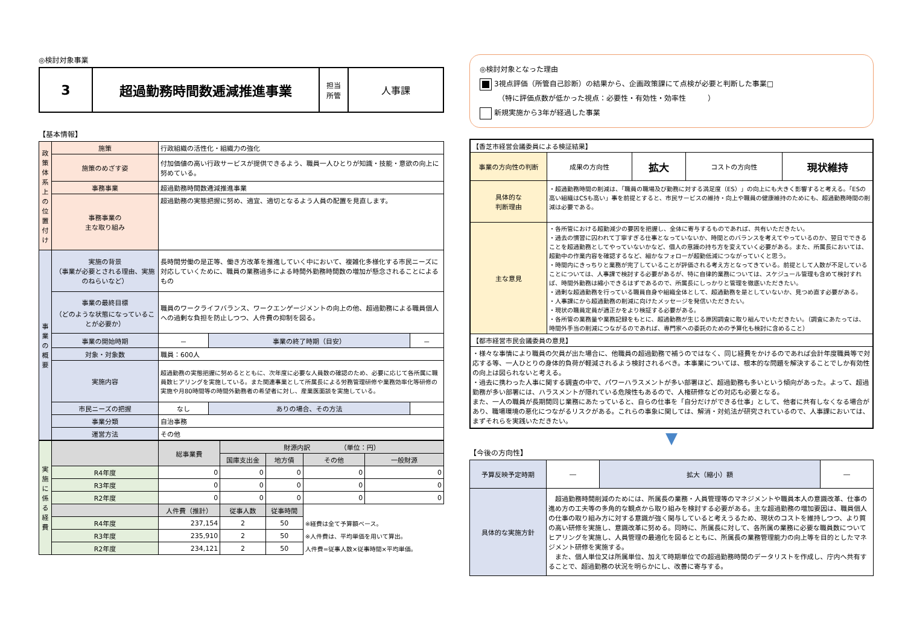◎検討対象事業
| 3 | 超過勤務時間数逓減推進事業 | 担当 所管 | 人事課 |
【基本情報】
| 政策体系上の位置付け | 施策 | 行政組織の活性化・組織力の強化 | | |
| | 施策のめざす姿 | 付加価値の高い行政サービスが提供できるよう、職員一人ひとりが知識・技能・意欲の向上に努めている。 | | |
| | 事務事業 | 超過勤務時間数逓減推進事業 | | |
| | 事務事業の 主な取り組み | 超過勤務の実態把握に努め、適宜、適切となるよう人員の配置を見直します。 | | |
| 事業の概要 | 実施の背景 （事業が必要とされる理由、実施のねらいなど） | 長時間労働の是正等、働き方改革を推進していく中において、複雑化多様化する市民ニーズに対応していくために、職員の業務過多による時間外勤務時間数の増加が懸念されることによるもの | | |
| | 事業の最終目標 （どのような状態になっていることが必要か） | 職員のワークライフバランス、ワークエンゲージメントの向上の他、超過勤務による職員個人への過剰な負担を防止しつつ、人件費の抑制を図る。 | | |
| | 事業の開始時期 | － | 事業の終了時期（目安） | － |
| | 対象・対象数 | 職員：600人 | | |
| | 実施内容 | 超過勤務の実態把握に努めるとともに、次年度に必要な人員数の確認のため、必要に応じて各所属に職員数ヒアリングを実施している。また関連事業として所属長による労務管理研修や業務効率化等研修の実施や月80時間等の時間外勤務者の希望者に対し、産業医面談を実施している。 | | |
| | 市民ニーズの把握 | なし | ありの場合、その方法 | |
| | 事業分類 | 自治事務 | | |
| | 運営方法 | その他 | | |
| 実施に係る経費 | | 総事業費 | 財源内訳 （単位：円） | | | |
| | | | 国庫支出金 | 地方債 | その他 | 一般財源 |
| | R4年度 | 0 | 0 | 0 | 0 | 0 |
| | R3年度 | 0 | 0 | 0 | 0 | 0 |
| | R2年度 | 0 | 0 | 0 | 0 | 0 |
| | | 人件費（推計） | 従事人数 | 従事時間 | | |
| | R4年度 | 237,154 | 2 | 50 | ※経費は全て予算額ベース。 | |
| | R3年度 | 235,910 | 2 | 50 | ※人件費は、平均単価を用いて算出。 | |
| | R2年度 | 234,121 | 2 | 50 | 人件費=従事人数×従事時間×平均単価。 | |
◎検討対象となった理由
3視点評価（所管自己診断）の結果から、企画政策課にて点検が必要と判断した事業□
　　　（特に評価点数が低かった視点：必要性・有効性・効率性　　　）
新規実施から3年が経過した事業
| 【香芝市経営会議委員による検証結果】 | | | | |
| 事業の方向性の判断 | 成果の方向性 | 拡大 | コストの方向性 | 現状維持 |
| 具体的な 判断理由 | ・超過勤務時間の削減は、「職員の職場及び勤務に対する満足度（ES）」の向上にも大きく影響すると考える。「ESの高い組織はCSも高い」事を前提とすると、市民サービスの維持・向上や職員の健康維持のためにも、超過勤務時間の削減は必要である。 | | | |
| 主な意見 | ・各所管における超勤減少の要因を把握し、全体に寄与するものであれば、共有いただきたい。 ・過去の慣習に囚われて丁寧すぎる仕事となっていないか、時間とのバランスを考えてやっているのか、翌日でできることを超過勤務としてやっていないかなど、個人の意識の持ち方を変えていく必要がある。また、所属長においては、超勤中の作業内容を確認するなど、細かなフォローが超勤低減につながっていくと思う。 ・時間内にきっちりと業務が完了していることが評価される考え方となってきている。前提として人数が不足していることについては、人事課で検討する必要があるが、特に自律的業務については、スケジュール管理も含めて検討すれば、時間外勤務は縮小できるはずであるので、所属長にしっかりと管理を徹底いただきたい。 ・過剰な超過勤務を行っている職員自身や組織全体として、超過勤務を是としていないか、見つめ直す必要がある。 ・人事課にから超過勤務の削減に向けたメッセージを発信いただきたい。 ・現状の職員定員が適正かをより検証する必要がある。 ・各所管の業務量や業務記録をもとに、超過勤務が生じる原因調査に取り組んでいただきたい。（調査にあたっては、時間外手当の削減につながるのであれば、専門家への委託のための予算化も検討に含めること） | | | |
| 【都市経営市民会議委員の意見】 | | | | |
| ・様々な事情により職員の欠員が出た場合に、他職員の超過勤務で補うのではなく、同じ経費をかけるのであれば会計年度職員等で対応する等、一人ひとりの身体的負荷が軽減されるよう検討されるべき。本事業については、根本的な問題を解決することでしか有効性の向上は図られないと考える。 ・過去に携わった人事に関する調査の中で、パワーハラスメントが多い部署ほど、超過勤務も多いという傾向があった。よって、超過勤務が多い部署には、ハラスメントが隠れている危険性もあるので、人権研修などの対応も必要となる。 また、一人の職員が長期間同じ業務にあたっていると、自らの仕事を「自分だけができる仕事」として、他者に共有しなくなる場合があり、職場環境の悪化につながるリスクがある。これらの事象に関しては、解消・対処法が研究されているので、人事課においては、まずそれらを実践いただきたい。 | | | | |
▼
【今後の方向性】
| 予算反映予定時期 | ― | 拡大（縮小）額 | ― |
| 具体的な実施方針 | 超過勤務時間削減のためには、所属長の業務・人員管理等のマネジメントや職員本人の意識改革、仕事の進め方の工夫等の多角的な観点から取り組みを検討する必要がある。主な超過勤務の増加要因は、職員個人の仕事の取り組み方に対する意識が強く関与していると考えうるため、現状のコストを維持しつつ、より質の高い研修を実施し、意識改革に努める。同時に、所属長に対して、各所属の業務に必要な職員数についてヒアリングを実施し、人員管理の最適化を図るとともに、所属長の業務管理能力の向上等を目的としたマネジメント研修を実施する。 また、個人単位又は所属単位、加えて時期単位での超過勤務時間のデータリストを作成し、庁内へ共有することで、超過勤務の状況を明らかにし、改善に寄与する。 | | |